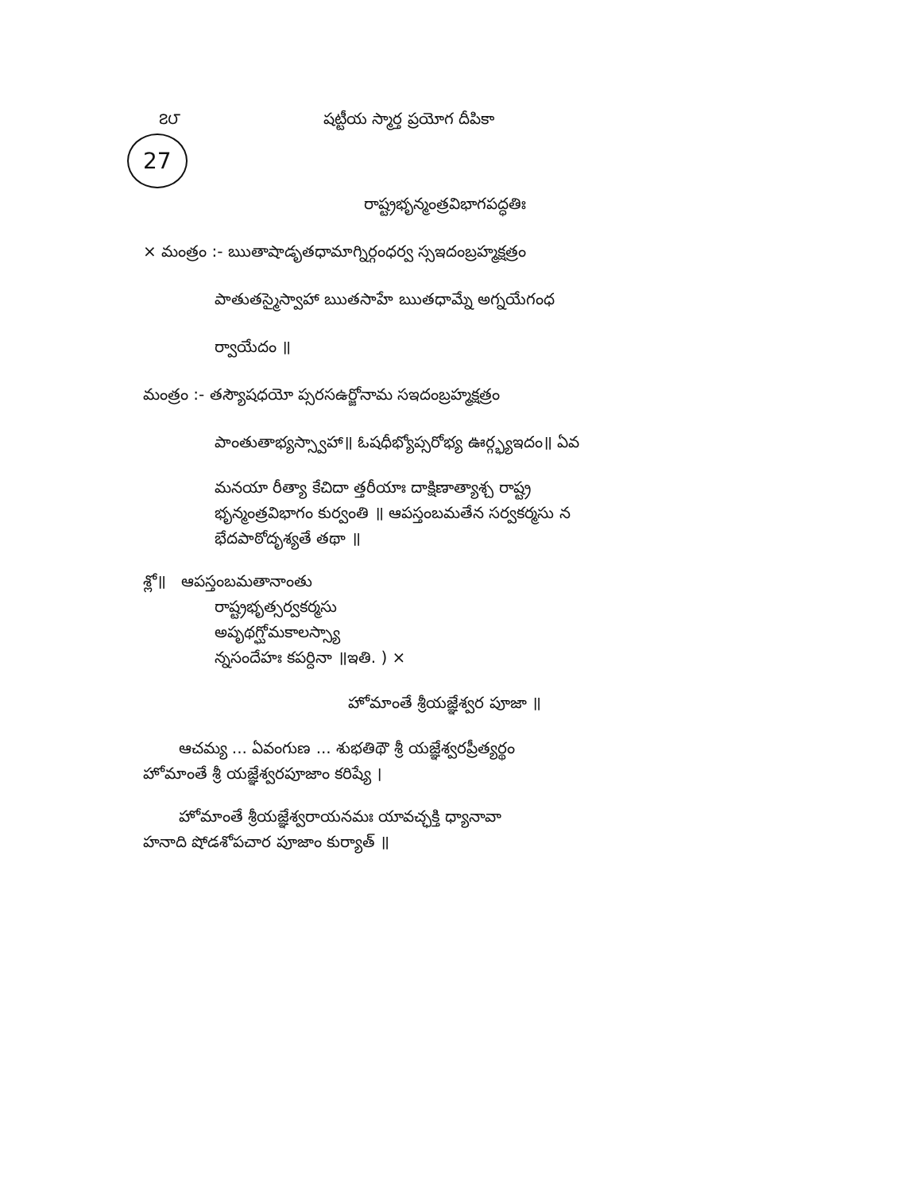౭౮ షట్టీయ స్మార్త ప్రయోగ దీపికా
27
రాష్ట్రభృన్మంత్రవిభాగపద్ధతిః
× మంత్రం :- ఋతాషాడృతధామాగ్నిర్గంధర్వ స్సఇదంబ్రహ్మక్షత్రం
పాతుతస్మైస్వాహా ఋతసాహే ఋతధామ్నే అగ్నయేగంధ
ర్వాయేదం ॥
మంత్రం :- తస్యౌషధయో ప్సరసఉర్జోనామ సఇదంబ్రహ్మక్షత్రం
పాంతుతాభ్యస్స్వాహా॥ ఓషధీభ్యోప్సరోభ్య ఊర్గ్భ్యఇదం॥ ఏవ
మనయా రీత్యా కేచిదా త్తరీయాః దాక్షిణాత్యాశ్చ రాష్ట్ర
భృన్మంత్రవిభాగం కుర్వంతి ॥ ఆపస్తంబమతేన సర్వకర్మసు న
భేదపాఠోదృశ్యతే తథా ॥
శ్లో॥ ఆపస్తంబమతానాంతు
రాష్ట్రభృత్సర్వకర్మసు
అపృథగ్ఘోమకాలస్స్యా
న్నసందేహః కపర్దినా ॥ఇతి. ) ×
హోమాంతే శ్రీయజ్ఞేశ్వర పూజా ॥
ఆచమ్య ... ఏవంగుణ ... శుభతిథౌ శ్రీ యజ్ఞేశ్వరప్రీత్యర్థం
హోమాంతే శ్రీ యజ్ఞేశ్వరపూజాం కరిష్యే ।
హోమాంతే శ్రీయజ్ఞేశ్వరాయనమః యావచ్ఛక్తి ధ్యానావా
హనాది షోడశోపచార పూజాం కుర్యాత్ ॥